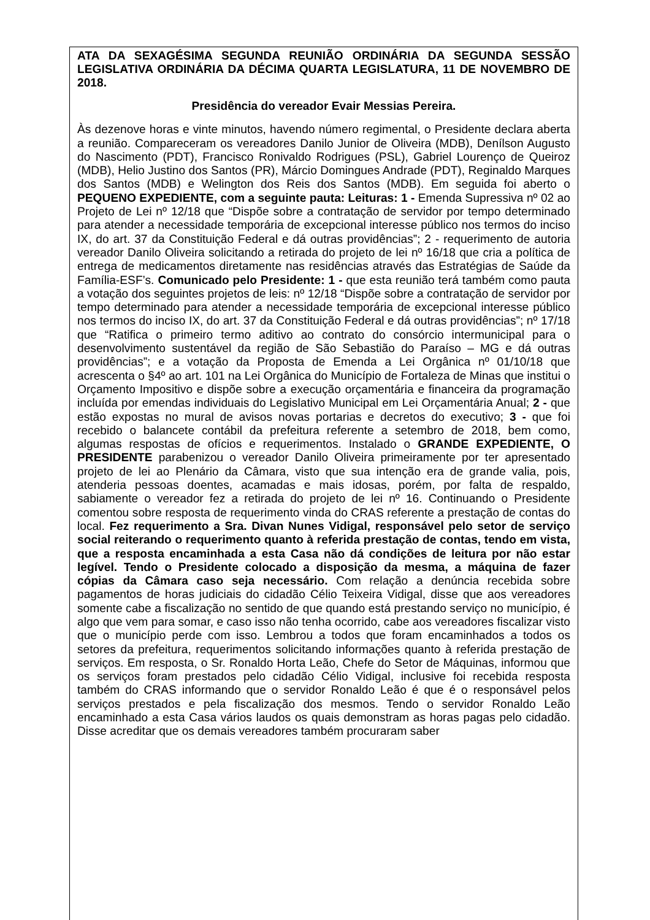ATA DA SEXAGÉSIMA SEGUNDA REUNIÃO ORDINÁRIA DA SEGUNDA SESSÃO LEGISLATIVA ORDINÁRIA DA DÉCIMA QUARTA LEGISLATURA, 11 DE NOVEMBRO DE 2018.
Presidência do vereador Evair Messias Pereira.
Às dezenove horas e vinte minutos, havendo número regimental, o Presidente declara aberta a reunião. Compareceram os vereadores Danilo Junior de Oliveira (MDB), Denílson Augusto do Nascimento (PDT), Francisco Ronivaldo Rodrigues (PSL), Gabriel Lourenço de Queiroz (MDB), Helio Justino dos Santos (PR), Márcio Domingues Andrade (PDT), Reginaldo Marques dos Santos (MDB) e Welington dos Reis dos Santos (MDB). Em seguida foi aberto o PEQUENO EXPEDIENTE, com a seguinte pauta: Leituras: 1 - Emenda Supressiva nº 02 ao Projeto de Lei nº 12/18 que “Dispõe sobre a contratação de servidor por tempo determinado para atender a necessidade temporária de excepcional interesse público nos termos do inciso IX, do art. 37 da Constituição Federal e dá outras providências”; 2 - requerimento de autoria vereador Danilo Oliveira solicitando a retirada do projeto de lei nº 16/18 que cria a política de entrega de medicamentos diretamente nas residências através das Estratégias de Saúde da Família-ESF’s. Comunicado pelo Presidente: 1 - que esta reunião terá também como pauta a votação dos seguintes projetos de leis: nº 12/18 “Dispõe sobre a contratação de servidor por tempo determinado para atender a necessidade temporária de excepcional interesse público nos termos do inciso IX, do art. 37 da Constituição Federal e dá outras providências”; nº 17/18 que “Ratifica o primeiro termo aditivo ao contrato do consórcio intermunicipal para o desenvolvimento sustentável da região de São Sebastião do Paraíso – MG e dá outras providências”; e a votação da Proposta de Emenda a Lei Orgânica nº 01/10/18 que acrescenta o §4º ao art. 101 na Lei Orgânica do Município de Fortaleza de Minas que institui o Orçamento Impositivo e dispõe sobre a execução orçamentária e financeira da programação incluída por emendas individuais do Legislativo Municipal em Lei Orçamentária Anual; 2 - que estão expostas no mural de avisos novas portarias e decretos do executivo; 3 - que foi recebido o balancete contábil da prefeitura referente a setembro de 2018, bem como, algumas respostas de ofícios e requerimentos. Instalado o GRANDE EXPEDIENTE, O PRESIDENTE parabenizou o vereador Danilo Oliveira primeiramente por ter apresentado projeto de lei ao Plenário da Câmara, visto que sua intenção era de grande valia, pois, atenderia pessoas doentes, acamadas e mais idosas, porém, por falta de respaldo, sabiamente o vereador fez a retirada do projeto de lei nº 16. Continuando o Presidente comentou sobre resposta de requerimento vinda do CRAS referente a prestação de contas do local. Fez requerimento a Sra. Divan Nunes Vidigal, responsável pelo setor de serviço social reiterando o requerimento quanto à referida prestação de contas, tendo em vista, que a resposta encaminhada a esta Casa não dá condições de leitura por não estar legível. Tendo o Presidente colocado a disposição da mesma, a máquina de fazer cópias da Câmara caso seja necessário. Com relação a denúncia recebida sobre pagamentos de horas judiciais do cidadão Célio Teixeira Vidigal, disse que aos vereadores somente cabe a fiscalização no sentido de que quando está prestando serviço no município, é algo que vem para somar, e caso isso não tenha ocorrido, cabe aos vereadores fiscalizar visto que o município perde com isso. Lembrou a todos que foram encaminhados a todos os setores da prefeitura, requerimentos solicitando informações quanto à referida prestação de serviços. Em resposta, o Sr. Ronaldo Horta Leão, Chefe do Setor de Máquinas, informou que os serviços foram prestados pelo cidadão Célio Vidigal, inclusive foi recebida resposta também do CRAS informando que o servidor Ronaldo Leão é que é o responsável pelos serviços prestados e pela fiscalização dos mesmos. Tendo o servidor Ronaldo Leão encaminhado a esta Casa vários laudos os quais demonstram as horas pagas pelo cidadão. Disse acreditar que os demais vereadores também procuraram saber